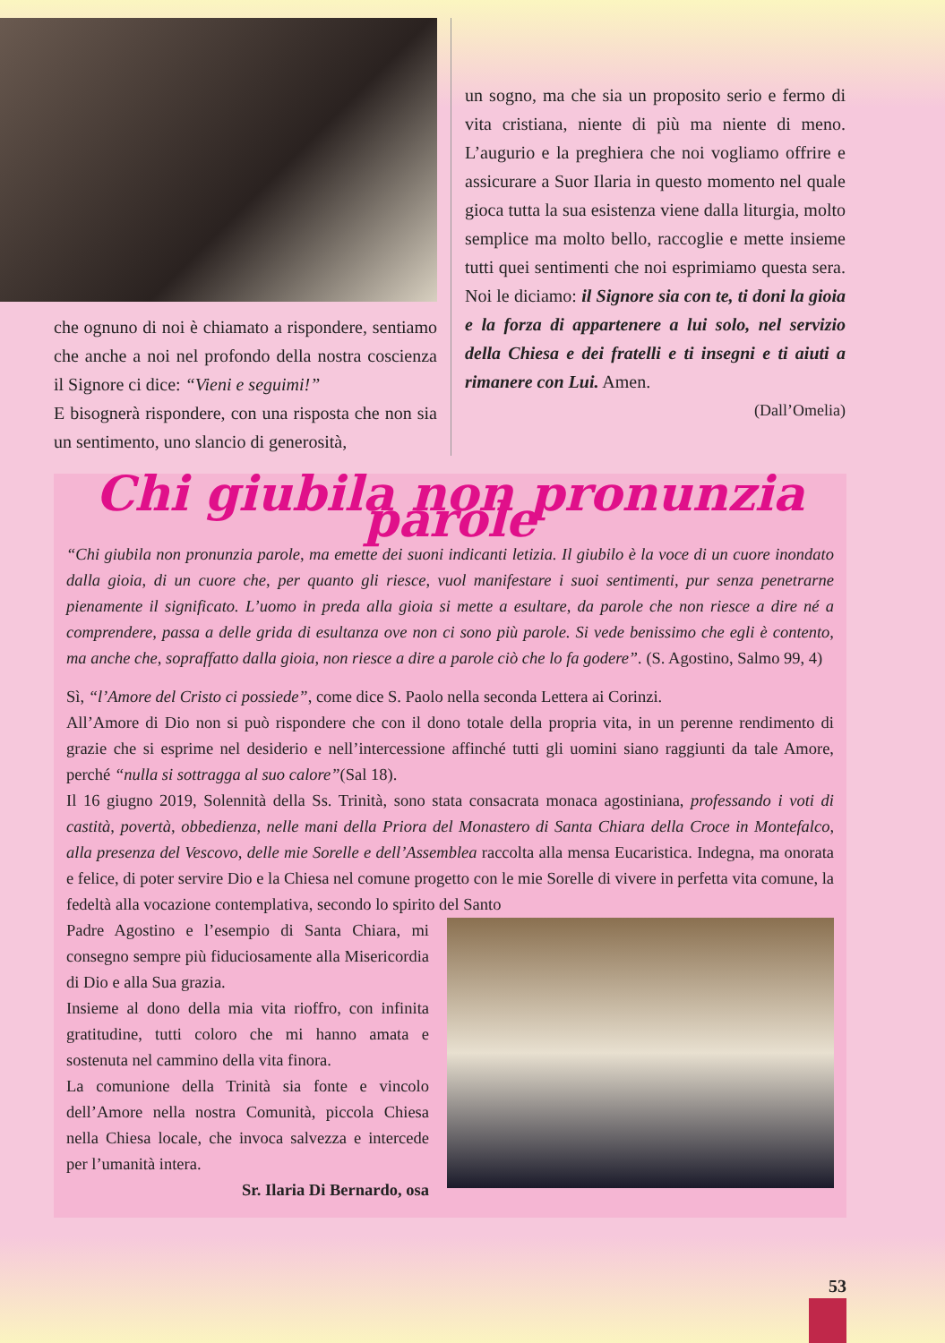che ognuno di noi è chiamato a rispondere, sentiamo che anche a noi nel profondo della nostra coscienza il Signore ci dice: “Vieni e seguimi!”
E bisognerà rispondere, con una risposta che non sia un sentimento, uno slancio di generosità,
un sogno, ma che sia un proposito serio e fermo di vita cristiana, niente di più ma niente di meno. L’augurio e la preghiera che noi vogliamo offrire e assicurare a Suor Ilaria in questo momento nel quale gioca tutta la sua esistenza viene dalla liturgia, molto semplice ma molto bello, raccoglie e mette insieme tutti quei sentimenti che noi esprimiamo questa sera. Noi le diciamo: il Signore sia con te, ti doni la gioia e la forza di appartenere a lui solo, nel servizio della Chiesa e dei fratelli e ti insegni e ti aiuti a rimanere con Lui. Amen.
(Dall’Omelia)
Chi giubila non pronunzia parole
“Chi giubila non pronunzia parole, ma emette dei suoni indicanti letizia. Il giubilo è la voce di un cuore inondato dalla gioia, di un cuore che, per quanto gli riesce, vuol manifestare i suoi sentimenti, pur senza penetrarne pienamente il significato. L’uomo in preda alla gioia si mette a esultare, da parole che non riesce a dire né a comprendere, passa a delle grida di esultanza ove non ci sono più parole. Si vede benissimo che egli è contento, ma anche che, sopraffatto dalla gioia, non riesce a dire a parole ciò che lo fa godere”. (S. Agostino, Salmo 99, 4)
Sì, “l’Amore del Cristo ci possiede”, come dice S. Paolo nella seconda Lettera ai Corinzi.
All’Amore di Dio non si può rispondere che con il dono totale della propria vita, in un perenne rendimento di grazie che si esprime nel desiderio e nell’intercessione affinché tutti gli uomini siano raggiunti da tale Amore, perché “nulla si sottragga al suo calore”(Sal 18).
Il 16 giugno 2019, Solennità della Ss. Trinità, sono stata consacrata monaca agostiniana, professando i voti di castità, povertà, obbedienza, nelle mani della Priora del Monastero di Santa Chiara della Croce in Montefalco, alla presenza del Vescovo, delle mie Sorelle e dell’Assemblea raccolta alla mensa Eucaristica. Indegna, ma onorata e felice, di poter servire Dio e la Chiesa nel comune progetto con le mie Sorelle di vivere in perfetta vita comune, la fedeltà alla vocazione contemplativa, secondo lo spirito del Santo
Padre Agostino e l’esempio di Santa Chiara, mi consegno sempre più fiduciosamente alla Misericordia di Dio e alla Sua grazia.
Insieme al dono della mia vita rioffro, con infinita gratitudine, tutti coloro che mi hanno amata e sostenuta nel cammino della vita finora.
La comunione della Trinità sia fonte e vincolo dell’Amore nella nostra Comunità, piccola Chiesa nella Chiesa locale, che invoca salvezza e intercede per l’umanità intera.
Sr. Ilaria Di Bernardo, osa
53